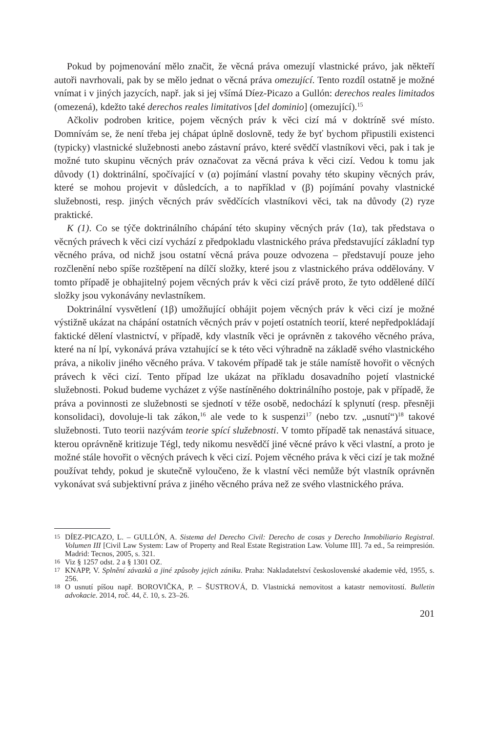Pokud by pojmenování mělo značit, že věcná práva omezují vlastnické právo, jak někteří autoři navrhovali, pak by se mělo jednat o věcná práva omezující. Tento rozdíl ostatně je možné vnímat i v jiných jazycích, např. jak si jej všímá Díez-Picazo a Gullón: derechos reales limitados (omezená), kdežto také derechos reales limitativos [del dominio] (omezující).<sup>15</sup>
Ačkoliv podroben kritice, pojem věcných práv k věci cizí má v doktríně své místo. Domnívám se, že není třeba jej chápat úplně doslovně, tedy že byť bychom připustili existenci (typicky) vlastnické služebnosti anebo zástavní právo, které svědčí vlastníkovi věci, pak i tak je možné tuto skupinu věcných práv označovat za věcná práva k věci cizí. Vedou k tomu jak důvody (1) doktrinální, spočívající v (α) pojímání vlastní povahy této skupiny věcných práv, které se mohou projevit v důsledcích, a to například v (β) pojímání povahy vlastnické služebnosti, resp. jiných věcných práv svědčících vlastníkovi věci, tak na důvody (2) ryze praktické.
K (1). Co se týče doktrinálního chápání této skupiny věcných práv (1α), tak představa o věcných právech k věci cizí vychází z předpokladu vlastnického práva představující základní typ věcného práva, od nichž jsou ostatní věcná práva pouze odvozena – představují pouze jeho rozčlenění nebo spíše rozštěpení na dílčí složky, které jsou z vlastnického práva oddělovány. V tomto případě je obhajitelný pojem věcných práv k věci cizí právě proto, že tyto oddělené dílčí složky jsou vykonávány nevlastníkem.
Doktrinální vysvětlení (1β) umožňující obhájit pojem věcných práv k věci cizí je možné výstižně ukázat na chápání ostatních věcných práv v pojetí ostatních teorií, které nepředpokládají faktické dělení vlastnictví, v případě, kdy vlastník věci je oprávněn z takového věcného práva, které na ní lpí, vykonává práva vztahující se k této věci výhradně na základě svého vlastnického práva, a nikoliv jiného věcného práva. V takovém případě tak je stále namístě hovořit o věcných právech k věci cizí. Tento případ lze ukázat na příkladu dosavadního pojetí vlastnické služebnosti. Pokud budeme vycházet z výše nastíněného doktrinálního postoje, pak v případě, že práva a povinnosti ze služebnosti se sjednotí v téže osobě, nedochází k splynutí (resp. přesněji konsolidaci), dovoluje-li tak zákon,<sup>16</sup> ale vede to k suspenzi<sup>17</sup> (nebo tzv. „usnutí“)<sup>18</sup> takové služebnosti. Tuto teorii nazývám teorie spící služebnosti. V tomto případě tak nenastává situace, kterou oprávněně kritizuje Tégl, tedy nikomu nesvědčí jiné věcné právo k věci vlastní, a proto je možné stále hovořit o věcných právech k věci cizí. Pojem věcného práva k věci cizí je tak možné používat tehdy, pokud je skutečně vyloučeno, že k vlastní věci nemůže být vlastník oprávněn vykonávat svá subjektivní práva z jiného věcného práva než ze svého vlastnického práva.
15 DÍEZ-PICAZO, L. – GULLÓN, A. Sistema del Derecho Civil: Derecho de cosas y Derecho Inmobiliario Registral. Volumen III [Civil Law System: Law of Property and Real Estate Registration Law. Volume III]. 7a ed., 5a reimpresión. Madrid: Tecnos, 2005, s. 321.
16 Viz § 1257 odst. 2 a § 1301 OZ.
17 KNAPP, V. Splnění závazků a jiné způsoby jejich zániku. Praha: Nakladatelství československé akademie věd, 1955, s. 256.
18 O usnutí píšou např. BOROVIČKA, P. – ŠUSTROVÁ, D. Vlastnická nemovitost a katastr nemovitostí. Bulletin advokacie. 2014, roč. 44, č. 10, s. 23–26.
201